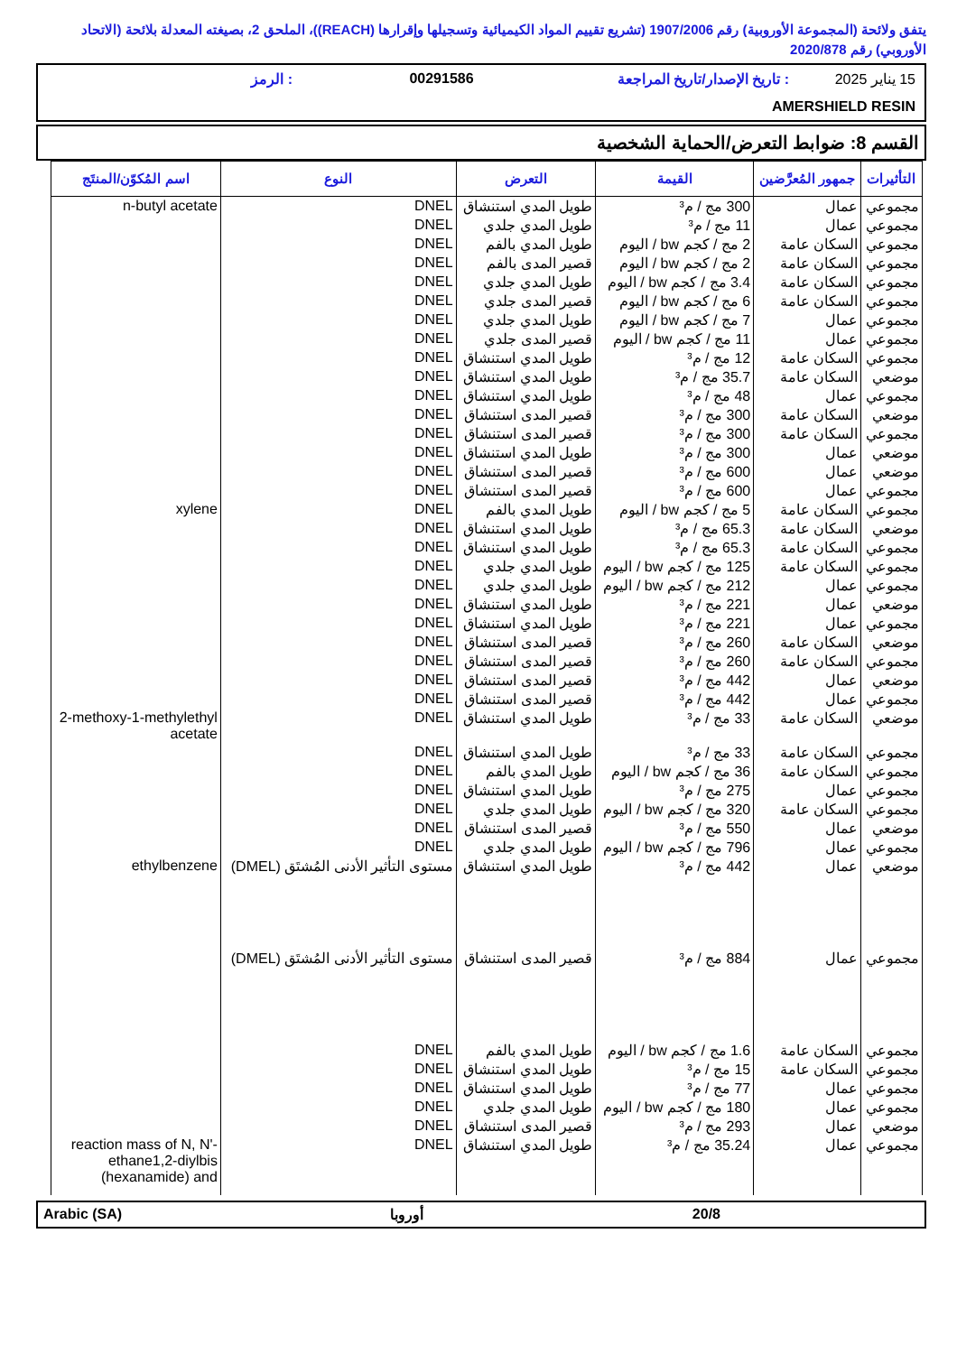يتفق ولائحة (المجموعة الأوروبية) رقم 1907/2006 (تشريع تقييم المواد الكيميائية وتسجيلها وإقرارها (REACH))، الملحق 2، بصيغته المعدلة بلائحة (الاتحاد الأوروبي) رقم 2020/878
15 يناير 2025: تاريخ الإصدار/تاريخ المراجعة 00291586: الرمز
AMERSHIELD RESIN
القسم 8: ضوابط التعرض/الحماية الشخصية
| التأثيرات | جمهور المُعرَّضين | القيمة | التعرض | النوع | اسم المُكوّن/المنتَج |
| --- | --- | --- | --- | --- | --- |
| مجموعي | عمال | 300 مج / م³ | طويل المدي استنشاق | DNEL | n-butyl acetate |
| مجموعي | عمال | 11 مج / م³ | طويل المدي جلدي | DNEL | |
| مجموعي | السكان عامة | 2 مج / كجم bw / اليوم | طويل المدي بالفم | DNEL | |
| مجموعي | السكان عامة | 2 مج / كجم bw / اليوم | قصير المدى بالفم | DNEL | |
| مجموعي | السكان عامة | 3.4 مج / كجم bw / اليوم | طويل المدي جلدي | DNEL | |
| مجموعي | السكان عامة | 6 مج / كجم bw / اليوم | قصير المدى جلدي | DNEL | |
| مجموعي | عمال | 7 مج / كجم bw / اليوم | طويل المدي جلدي | DNEL | |
| مجموعي | عمال | 11 مج / كجم bw / اليوم | قصير المدى جلدي | DNEL | |
| مجموعي | السكان عامة | 12 مج / م³ | طويل المدي استنشاق | DNEL | |
| موضعي | السكان عامة | 35.7 مج / م³ | طويل المدي استنشاق | DNEL | |
| مجموعي | عمال | 48 مج / م³ | طويل المدي استنشاق | DNEL | |
| موضعي | السكان عامة | 300 مج / م³ | قصير المدى استنشاق | DNEL | |
| مجموعي | السكان عامة | 300 مج / م³ | قصير المدى استنشاق | DNEL | |
| موضعي | عمال | 300 مج / م³ | طويل المدي استنشاق | DNEL | |
| موضعي | عمال | 600 مج / م³ | قصير المدى استنشاق | DNEL | |
| مجموعي | عمال | 600 مج / م³ | قصير المدى استنشاق | DNEL | |
| مجموعي | السكان عامة | 5 مج / كجم bw / اليوم | طويل المدي بالفم | DNEL | xylene |
| موضعي | السكان عامة | 65.3 مج / م³ | طويل المدي استنشاق | DNEL | |
| مجموعي | السكان عامة | 65.3 مج / م³ | طويل المدي استنشاق | DNEL | |
| مجموعي | السكان عامة | 125 مج / كجم bw / اليوم | طويل المدي جلدي | DNEL | |
| مجموعي | عمال | 212 مج / كجم bw / اليوم | طويل المدي جلدي | DNEL | |
| موضعي | عمال | 221 مج / م³ | طويل المدي استنشاق | DNEL | |
| مجموعي | عمال | 221 مج / م³ | طويل المدي استنشاق | DNEL | |
| موضعي | السكان عامة | 260 مج / م³ | قصير المدى استنشاق | DNEL | |
| مجموعي | السكان عامة | 260 مج / م³ | قصير المدى استنشاق | DNEL | |
| موضعي | عمال | 442 مج / م³ | قصير المدى استنشاق | DNEL | |
| مجموعي | عمال | 442 مج / م³ | قصير المدى استنشاق | DNEL | |
| موضعي | السكان عامة | 33 مج / م³ | طويل المدي استنشاق | DNEL | 2-methoxy-1-methylethyl acetate |
| مجموعي | السكان عامة | 33 مج / م³ | طويل المدي استنشاق | DNEL | |
| مجموعي | السكان عامة | 36 مج / كجم bw / اليوم | طويل المدي بالفم | DNEL | |
| مجموعي | عمال | 275 مج / م³ | طويل المدي استنشاق | DNEL | |
| مجموعي | السكان عامة | 320 مج / كجم bw / اليوم | طويل المدي جلدي | DNEL | |
| موضعي | عمال | 550 مج / م³ | قصير المدى استنشاق | DNEL | |
| مجموعي | عمال | 796 مج / كجم bw / اليوم | طويل المدي جلدي | DNEL | |
| موضعي | عمال | 442 مج / م³ | طويل المدي استنشاق | مستوى التأثير الأدنى المُشتَق (DMEL) | ethylbenzene |
| مجموعي | عمال | 884 مج / م³ | قصير المدى استنشاق | مستوى التأثير الأدنى المُشتَق (DMEL) | |
| مجموعي | السكان عامة | 1.6 مج / كجم bw / اليوم | طويل المدي بالفم | DNEL | |
| مجموعي | السكان عامة | 15 مج / م³ | طويل المدي استنشاق | DNEL | |
| مجموعي | عمال | 77 مج / م³ | طويل المدي استنشاق | DNEL | |
| مجموعي | عمال | 180 مج / كجم bw / اليوم | طويل المدي جلدي | DNEL | |
| موضعي | عمال | 293 مج / م³ | قصير المدى استنشاق | DNEL | |
| مجموعي | عمال | 35.24 مج / م³ | طويل المدي استنشاق | DNEL | reaction mass of N, N'- ethane1,2-diylbis (hexanamide) and |
Arabic (SA) أوروبا 20/8